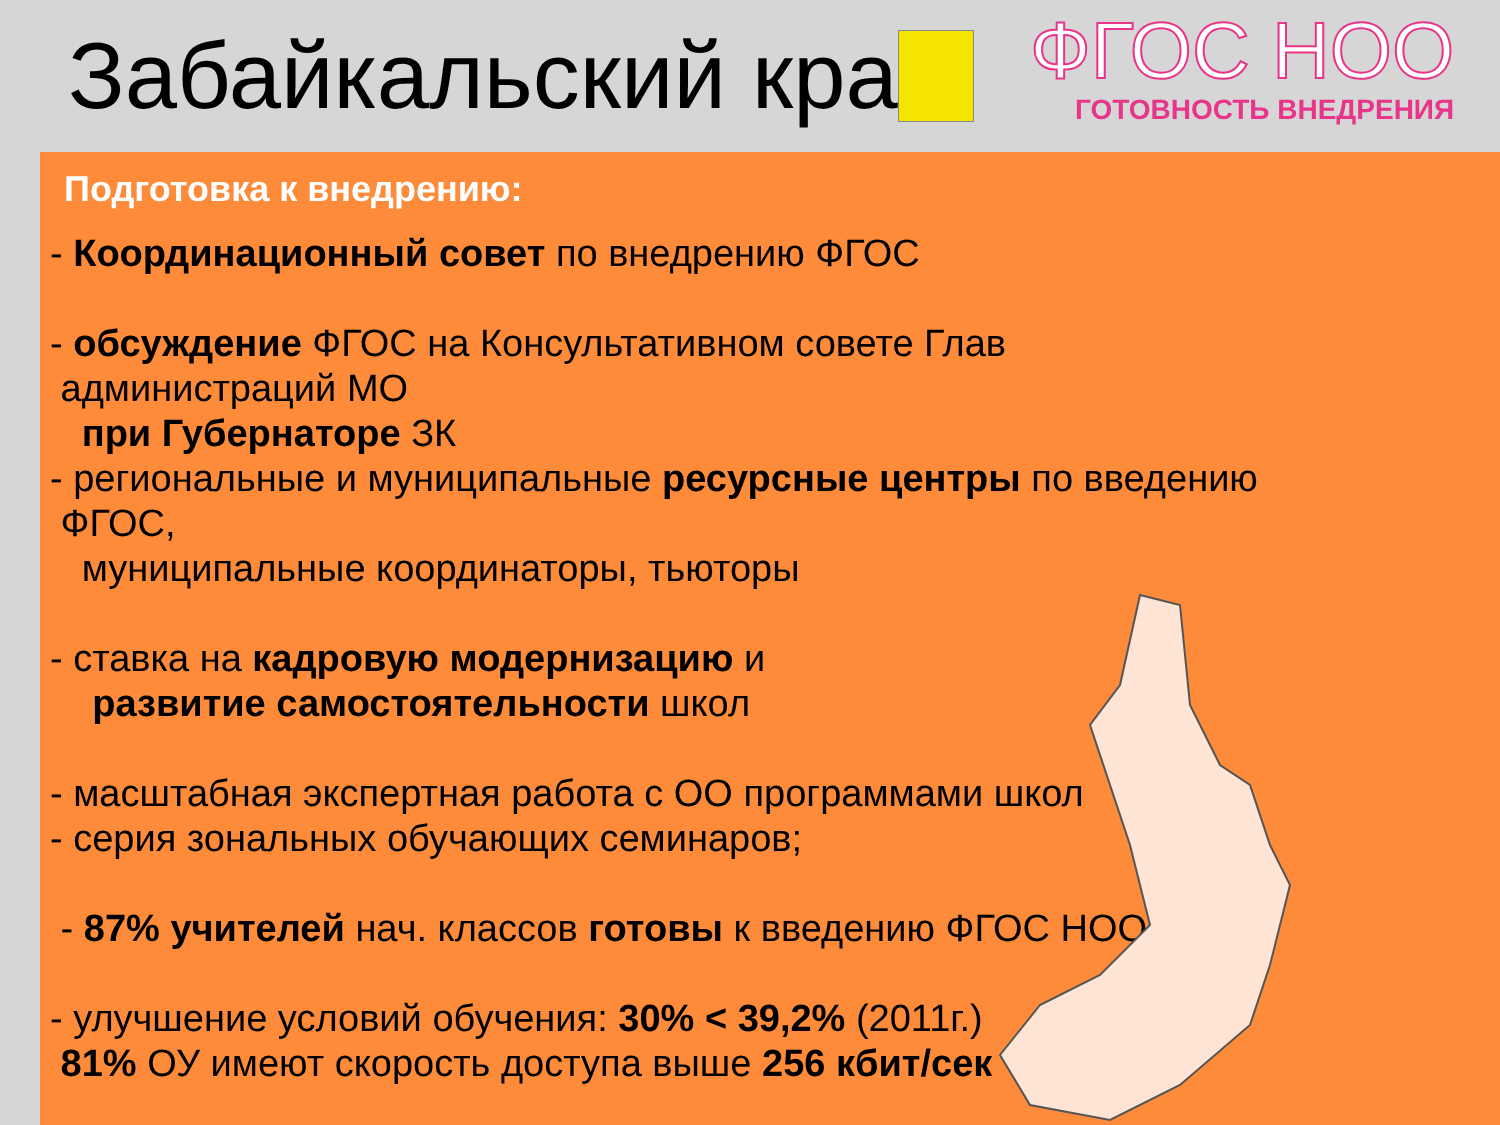Забайкальский край
ФГОС НОО
ГОТОВНОСТЬ ВНЕДРЕНИЯ
Подготовка к внедрению:
- Координационный совет по внедрению ФГОС
- обсуждение ФГОС на Консультативном совете Глав
администраций МО
при Губернаторе ЗК
- региональные и муниципальные ресурсные центры по введению
ФГОС,
муниципальные координаторы, тьюторы
- ставка на кадровую модернизацию и
развитие самостоятельности школ
- масштабная экспертная работа с ОО программами школ
- серия зональных обучающих семинаров;
- 87% учителей нач. классов готовы к введению ФГОС НОО
- улучшение условий обучения: 30% < 39,2% (2011г.)
81% ОУ имеют скорость доступа выше 256 кбит/сек